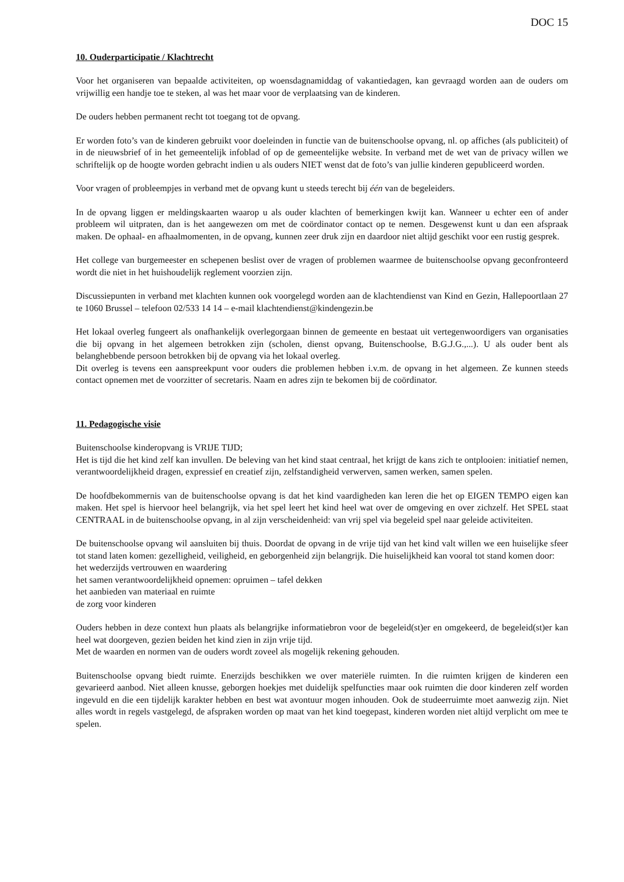DOC 15
10. Ouderparticipatie / Klachtrecht
Voor het organiseren van bepaalde activiteiten, op woensdagnamiddag of vakantiedagen, kan gevraagd worden aan de ouders om vrijwillig een handje toe te steken, al was het maar voor de verplaatsing van de kinderen.
De ouders hebben permanent recht tot toegang tot de opvang.
Er worden foto’s van de kinderen gebruikt voor doeleinden in functie van de buitenschoolse opvang, nl. op affiches (als publiciteit) of in de nieuwsbrief of in het gemeentelijk infoblad of op de gemeentelijke website. In verband met de wet van de privacy willen we schriftelijk op de hoogte worden gebracht indien u als ouders NIET wenst dat de foto’s van jullie kinderen gepubliceerd worden.
Voor vragen of probleempjes in verband met de opvang kunt u steeds terecht bij één van de begeleiders.
In de opvang liggen er meldingskaarten waarop u als ouder klachten of bemerkingen kwijt kan. Wanneer u echter een of ander probleem wil uitpraten, dan is het aangewezen om met de coördinator contact op te nemen. Desgewenst kunt u dan een afspraak maken. De ophaal- en afhaalmomenten, in de opvang, kunnen zeer druk zijn en daardoor niet altijd geschikt voor een rustig gesprek.
Het college van burgemeester en schepenen beslist over de vragen of problemen waarmee de buitenschoolse opvang geconfronteerd wordt die niet in het huishoudelijk reglement voorzien zijn.
Discussiepunten in verband met klachten kunnen ook voorgelegd worden aan de klachtendienst van Kind en Gezin, Hallepoortlaan 27 te 1060 Brussel – telefoon 02/533 14 14 – e-mail klachtendienst@kindengezin.be
Het lokaal overleg fungeert als onafhankelijk overlegorgaan binnen de gemeente en bestaat uit vertegenwoordigers van organisaties die bij opvang in het algemeen betrokken zijn (scholen, dienst opvang, Buitenschoolse, B.G.J.G.,...). U als ouder bent als belanghebbende persoon betrokken bij de opvang via het lokaal overleg.
Dit overleg is tevens een aanspreekpunt voor ouders die problemen hebben i.v.m. de opvang in het algemeen. Ze kunnen steeds contact opnemen met de voorzitter of secretaris. Naam en adres zijn te bekomen bij de coördinator.
11. Pedagogische visie
Buitenschoolse kinderopvang is VRIJE TIJD;
Het is tijd die het kind zelf kan invullen. De beleving van het kind staat centraal, het krijgt de kans zich te ontplooien: initiatief nemen, verantwoordelijkheid dragen, expressief en creatief zijn, zelfstandigheid verwerven, samen werken, samen spelen.
De hoofdbekommernis van de buitenschoolse opvang is dat het kind vaardigheden kan leren die het op EIGEN TEMPO eigen kan maken. Het spel is hiervoor heel belangrijk, via het spel leert het kind heel wat over de omgeving en over zichzelf. Het SPEL staat CENTRAAL in de buitenschoolse opvang, in al zijn verscheidenheid: van vrij spel via begeleid spel naar geleide activiteiten.
De buitenschoolse opvang wil aansluiten bij thuis. Doordat de opvang in de vrije tijd van het kind valt willen we een huiselijke sfeer tot stand laten komen: gezelligheid, veiligheid, en geborgenheid zijn belangrijk. Die huiselijkheid kan vooral tot stand komen door:
het wederzijds vertrouwen en waardering
het samen verantwoordelijkheid opnemen: opruimen – tafel dekken
het aanbieden van materiaal en ruimte
de zorg voor kinderen
Ouders hebben in deze context hun plaats als belangrijke informatiebron voor de begeleid(st)er en omgekeerd, de begeleid(st)er kan heel wat doorgeven, gezien beiden het kind zien in zijn vrije tijd.
Met de waarden en normen van de ouders wordt zoveel als mogelijk rekening gehouden.
Buitenschoolse opvang biedt ruimte. Enerzijds beschikken we over materiële ruimten. In die ruimten krijgen de kinderen een gevarieerd aanbod. Niet alleen knusse, geborgen hoekjes met duidelijk spelfuncties maar ook ruimten die door kinderen zelf worden ingevuld en die een tijdelijk karakter hebben en best wat avontuur mogen inhouden. Ook de studeerruimte moet aanwezig zijn. Niet alles wordt in regels vastgelegd, de afspraken worden op maat van het kind toegepast, kinderen worden niet altijd verplicht om mee te spelen.